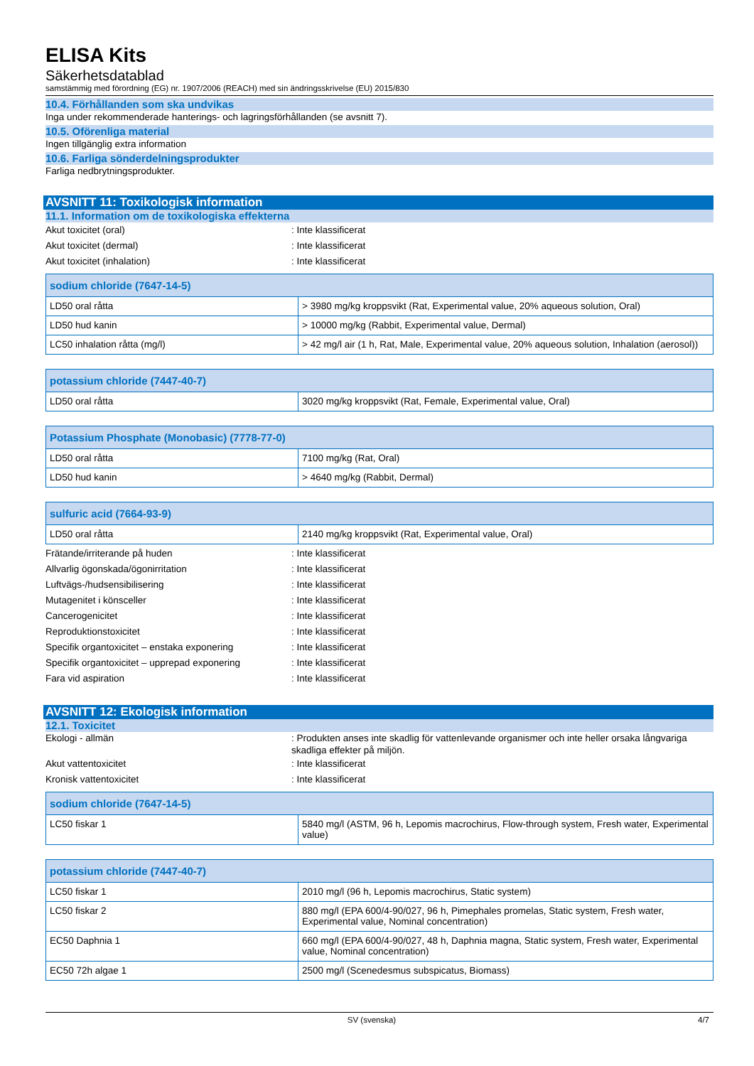ELISA Kits
Säkerhetsdatablad
samstämmig med förordning (EG) nr. 1907/2006 (REACH) med sin ändringsskrivelse (EU) 2015/830
10.4. Förhållanden som ska undvikas
Inga under rekommenderade hanterings- och lagringsförhållanden (se avsnitt 7).
10.5. Oförenliga material
Ingen tillgänglig extra information
10.6. Farliga sönderdelningsprodukter
Farliga nedbrytningsprodukter.
AVSNITT 11: Toxikologisk information
11.1. Information om de toxikologiska effekterna
Akut toxicitet (oral) : Inte klassificerat
Akut toxicitet (dermal) : Inte klassificerat
Akut toxicitet (inhalation) : Inte klassificerat
| sodium chloride (7647-14-5) | |
| --- | --- |
| LD50 oral råtta | > 3980 mg/kg kroppsvikt (Rat, Experimental value, 20% aqueous solution, Oral) |
| LD50 hud kanin | > 10000 mg/kg (Rabbit, Experimental value, Dermal) |
| LC50 inhalation råtta (mg/l) | > 42 mg/l air (1 h, Rat, Male, Experimental value, 20% aqueous solution, Inhalation (aerosol)) |
| potassium chloride (7447-40-7) | |
| --- | --- |
| LD50 oral råtta | 3020 mg/kg kroppsvikt (Rat, Female, Experimental value, Oral) |
| Potassium Phosphate (Monobasic) (7778-77-0) | |
| --- | --- |
| LD50 oral råtta | 7100 mg/kg (Rat, Oral) |
| LD50 hud kanin | > 4640 mg/kg (Rabbit, Dermal) |
| sulfuric acid (7664-93-9) | |
| --- | --- |
| LD50 oral råtta | 2140 mg/kg kroppsvikt (Rat, Experimental value, Oral) |
Frätande/irriterande på huden : Inte klassificerat
Allvarlig ögonskada/ögonirritation : Inte klassificerat
Luftvägs-/hudsensibilisering : Inte klassificerat
Mutagenitet i könsceller : Inte klassificerat
Cancerogenicitet : Inte klassificerat
Reproduktionstoxicitet : Inte klassificerat
Specifik organtoxicitet – enstaka exponering
: Inte klassificerat
Specifik organtoxicitet – upprepad exponering
: Inte klassificerat
Fara vid aspiration : Inte klassificerat
AVSNITT 12: Ekologisk information
12.1. Toxicitet
Ekologi - allmän : Produkten anses inte skadlig för vattenlevande organismer och inte heller orsaka långvariga skadliga effekter på miljön.
Akut vattentoxicitet : Inte klassificerat
Kronisk vattentoxicitet : Inte klassificerat
| sodium chloride (7647-14-5) | |
| --- | --- |
| LC50 fiskar 1 | 5840 mg/l (ASTM, 96 h, Lepomis macrochirus, Flow-through system, Fresh water, Experimental value) |
| potassium chloride (7447-40-7) | |
| --- | --- |
| LC50 fiskar 1 | 2010 mg/l (96 h, Lepomis macrochirus, Static system) |
| LC50 fiskar 2 | 880 mg/l (EPA 600/4-90/027, 96 h, Pimephales promelas, Static system, Fresh water, Experimental value, Nominal concentration) |
| EC50 Daphnia 1 | 660 mg/l (EPA 600/4-90/027, 48 h, Daphnia magna, Static system, Fresh water, Experimental value, Nominal concentration) |
| EC50 72h algae 1 | 2500 mg/l (Scenedesmus subspicatus, Biomass) |
SV (svenska) 4/7